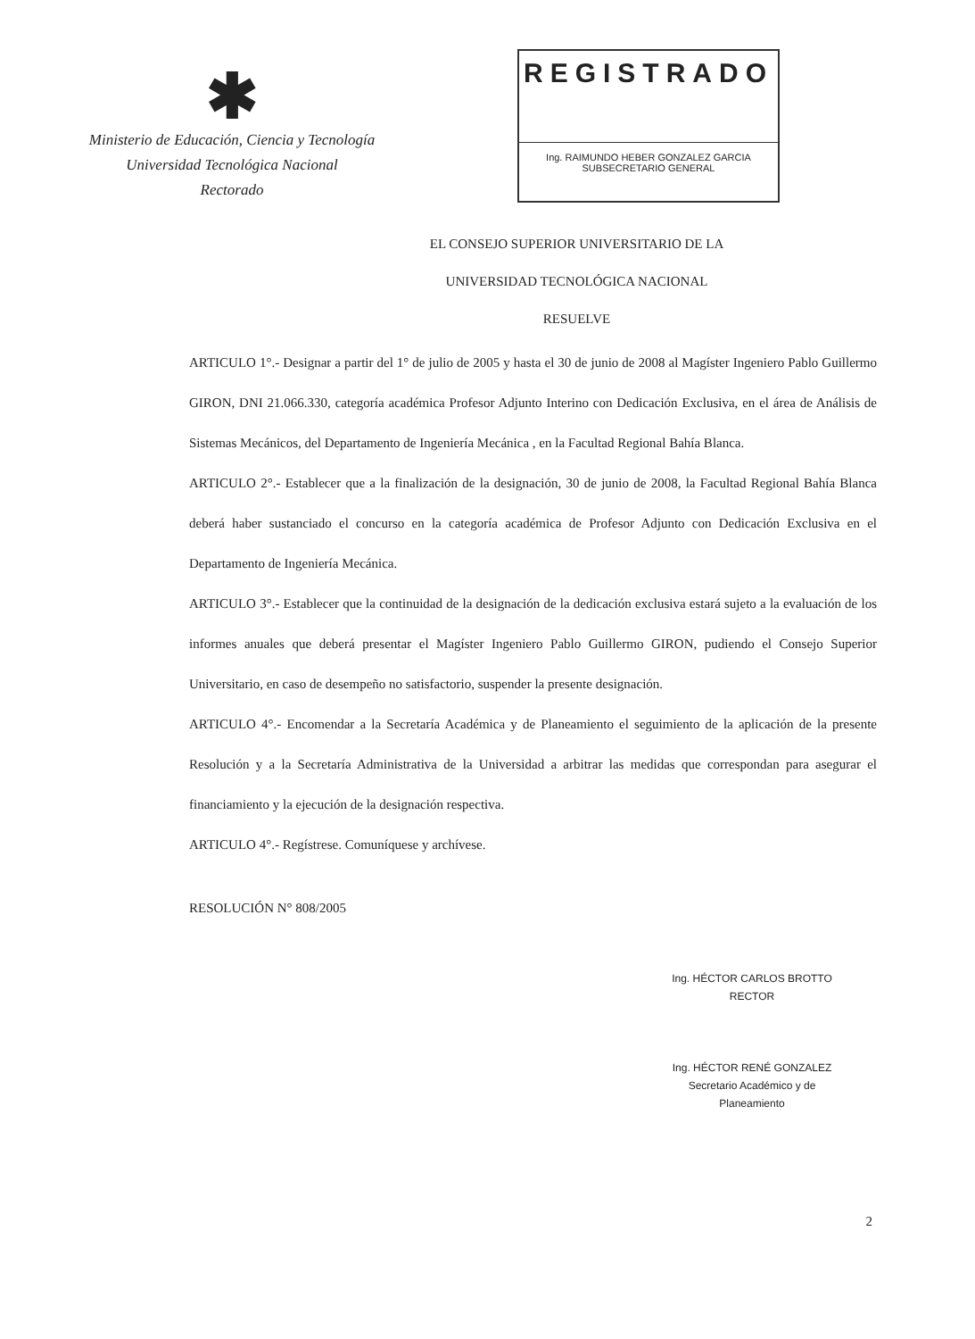✱
Ministerio de Educación, Ciencia y Tecnología
Universidad Tecnológica Nacional
Rectorado
REGISTRADO
Ing. RAIMUNDO HEBER GONZALEZ GARCIA
SUBSECRETARIO GENERAL
EL CONSEJO SUPERIOR UNIVERSITARIO DE LA
UNIVERSIDAD TECNOLÓGICA NACIONAL
RESUELVE
ARTICULO 1°.- Designar a partir del 1° de julio de 2005 y hasta el 30 de junio de 2008 al Magíster Ingeniero Pablo Guillermo GIRON, DNI 21.066.330, categoría académica Profesor Adjunto Interino con Dedicación Exclusiva, en el área de Análisis de Sistemas Mecánicos, del Departamento de Ingeniería Mecánica , en la Facultad Regional Bahía Blanca.
ARTICULO 2°.- Establecer que a la finalización de la designación, 30 de junio de 2008, la Facultad Regional Bahía Blanca deberá haber sustanciado el concurso en la categoría académica de Profesor Adjunto con Dedicación Exclusiva en el Departamento de Ingeniería Mecánica.
ARTICULO 3°.- Establecer que la continuidad de la designación de la dedicación exclusiva estará sujeto a la evaluación de los informes anuales que deberá presentar el Magíster Ingeniero Pablo Guillermo GIRON, pudiendo el Consejo Superior Universitario, en caso de desempeño no satisfactorio, suspender la presente designación.
ARTICULO 4°.- Encomendar a la Secretaría Académica y de Planeamiento el seguimiento de la aplicación de la presente Resolución y a la Secretaría Administrativa de la Universidad a arbitrar las medidas que correspondan para asegurar el financiamiento y la ejecución de la designación respectiva.
ARTICULO 4°.- Regístrese. Comuníquese y archívese.
RESOLUCIÓN N° 808/2005
Ing. HÉCTOR CARLOS BROTTO
RECTOR
Ing. HÉCTOR RENÉ GONZALEZ
Secretario Académico y de Planeamiento
2